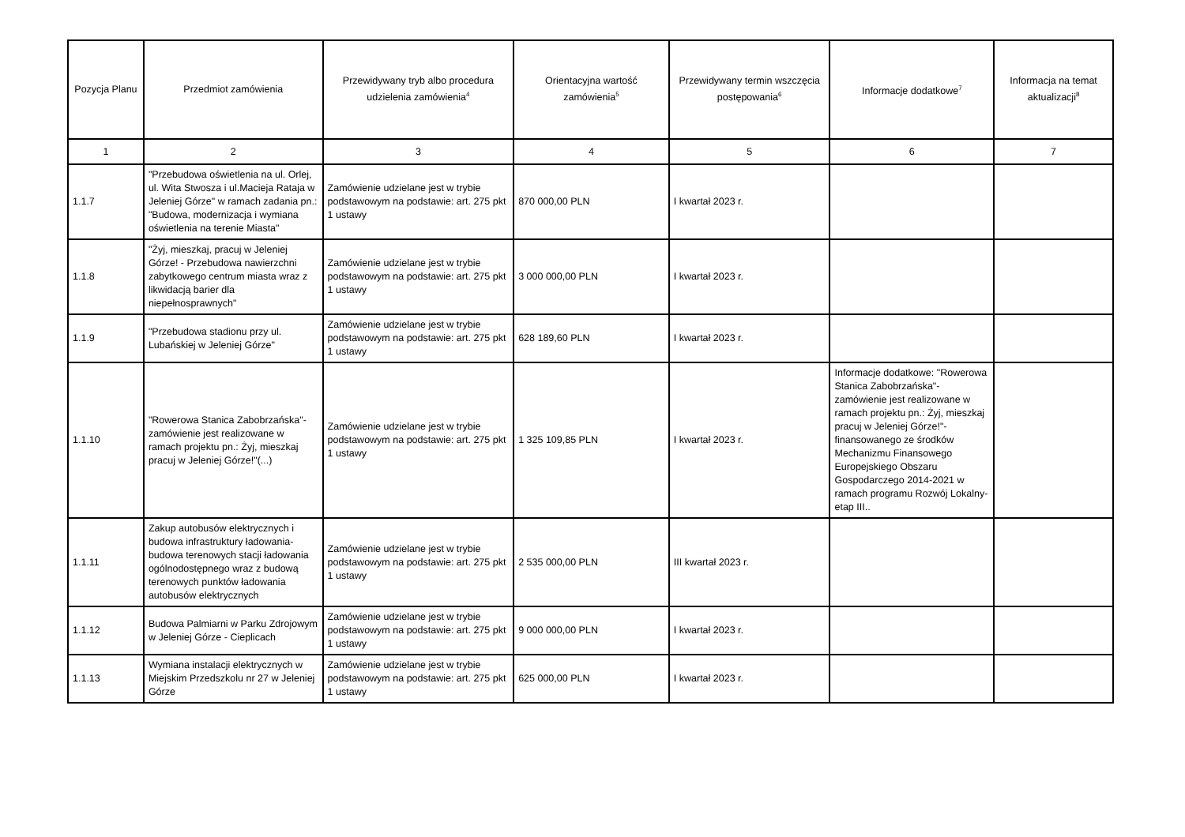| Pozycja Planu | Przedmiot zamówienia | Przewidywany tryb albo procedura udzielenia zamówienia<sup>4</sup> | Orientacyjna wartość zamówienia<sup>5</sup> | Przewidywany termin wszczęcia postępowania<sup>6</sup> | Informacje dodatkowe<sup>7</sup> | Informacja na temat aktualizacji<sup>8</sup> |
| --- | --- | --- | --- | --- | --- | --- |
| 1 | 2 | 3 | 4 | 5 | 6 | 7 |
| 1.1.7 | "Przebudowa oświetlenia na ul. Orlej, ul. Wita Stwosza i ul.Macieja Rataja w Jeleniej Górze" w ramach zadania pn.: "Budowa, modernizacja i wymiana oświetlenia na terenie Miasta" | Zamówienie udzielane jest w trybie podstawowym na podstawie: art. 275 pkt 1 ustawy | 870 000,00 PLN | I kwartał 2023 r. | | |
| 1.1.8 | "Żyj, mieszkaj, pracuj w Jeleniej Górze! - Przebudowa nawierzchni zabytkowego centrum miasta wraz z likwidacją barier dla niepełnosprawnych" | Zamówienie udzielane jest w trybie podstawowym na podstawie: art. 275 pkt 1 ustawy | 3 000 000,00 PLN | I kwartał 2023 r. | | |
| 1.1.9 | "Przebudowa stadionu przy ul. Lubańskiej w Jeleniej Górze" | Zamówienie udzielane jest w trybie podstawowym na podstawie: art. 275 pkt 1 ustawy | 628 189,60 PLN | I kwartał 2023 r. | | |
| 1.1.10 | "Rowerowa Stanica Zabobrzańska"- zamówienie jest realizowane w ramach projektu pn.: Żyj, mieszkaj pracuj w Jeleniej Górze!"(...) | Zamówienie udzielane jest w trybie podstawowym na podstawie: art. 275 pkt 1 ustawy | 1 325 109,85 PLN | I kwartał 2023 r. | Informacje dodatkowe: "Rowerowa Stanica Zabobrzańska"- zamówienie jest realizowane w ramach projektu pn.: Żyj, mieszkaj pracuj w Jeleniej Górze!"- finansowanego ze środków Mechanizmu Finansowego Europejskiego Obszaru Gospodarczego 2014-2021 w ramach programu Rozwój Lokalny- etap III.. | |
| 1.1.11 | Zakup autobusów elektrycznych i budowa infrastruktury ładowania- budowa terenowych stacji ładowania ogólnodostępnego wraz z budową terenowych punktów ładowania autobusów elektrycznych | Zamówienie udzielane jest w trybie podstawowym na podstawie: art. 275 pkt 1 ustawy | 2 535 000,00 PLN | III kwartał 2023 r. | | |
| 1.1.12 | Budowa Palmiarni w Parku Zdrojowym w Jeleniej Górze - Cieplicach | Zamówienie udzielane jest w trybie podstawowym na podstawie: art. 275 pkt 1 ustawy | 9 000 000,00 PLN | I kwartał 2023 r. | | |
| 1.1.13 | Wymiana instalacji elektrycznych w Miejskim Przedszkolu nr 27 w Jeleniej Górze | Zamówienie udzielane jest w trybie podstawowym na podstawie: art. 275 pkt 1 ustawy | 625 000,00 PLN | I kwartał 2023 r. | | |